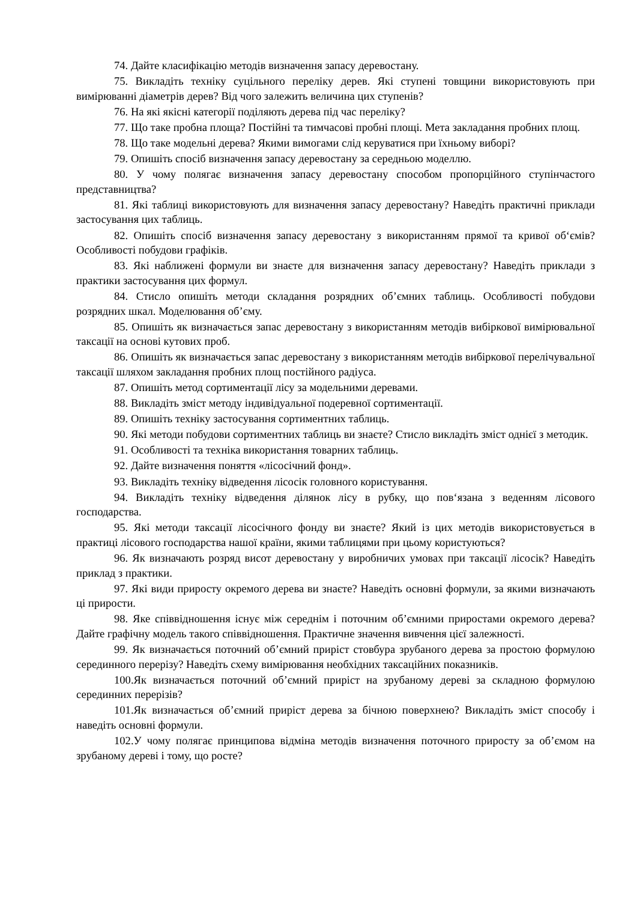74. Дайте класифікацію методів визначення запасу деревостану.
75. Викладіть техніку суцільного переліку дерев. Які ступені товщини використовують при вимірюванні діаметрів дерев? Від чого залежить величина цих ступенів?
76. На які якісні категорії поділяють дерева під час переліку?
77. Що таке пробна площа? Постійні та тимчасові пробні площі. Мета закладання пробних площ.
78. Що таке модельні дерева? Якими вимогами слід керуватися при їхньому виборі?
79. Опишіть спосіб визначення запасу деревостану за середньою моделлю.
80. У чому полягає визначення запасу деревостану способом пропорційного ступінчастого представництва?
81. Які таблиці використовують для визначення запасу деревостану? Наведіть практичні приклади застосування цих таблиць.
82. Опишіть спосіб визначення запасу деревостану з використанням прямої та кривої об‘ємів? Особливості побудови графіків.
83. Які наближені формули ви знаєте для визначення запасу деревостану? Наведіть приклади з практики застосування цих формул.
84. Стисло опишіть методи складання розрядних об’ємних таблиць. Особливості побудови розрядних шкал. Моделювання об’єму.
85. Опишіть як визначається запас деревостану з використанням методів вибіркової вимірювальної таксації на основі кутових проб.
86. Опишіть як визначається запас деревостану з використанням методів вибіркової перелічувальної таксації шляхом закладання пробних площ постійного радіуса.
87. Опишіть метод сортиментації лісу за модельними деревами.
88. Викладіть зміст методу індивідуальної подеревної сортиментації.
89. Опишіть техніку застосування сортиментних таблиць.
90. Які методи побудови сортиментних таблиць ви знаєте? Стисло викладіть зміст однієї з методик.
91. Особливості та техніка використання товарних таблиць.
92. Дайте визначення поняття «лісосічний фонд».
93. Викладіть техніку відведення лісосік головного користування.
94. Викладіть техніку відведення ділянок лісу в рубку, що пов‘язана з веденням лісового господарства.
95. Які методи таксації лісосічного фонду ви знаєте? Який із цих методів використовується в практиці лісового господарства нашої країни, якими таблицями при цьому користуються?
96. Як визначають розряд висот деревостану у виробничих умовах при таксації лісосік? Наведіть приклад з практики.
97. Які види приросту окремого дерева ви знаєте? Наведіть основні формули, за якими визначають ці прирости.
98. Яке співвідношення існує між середнім і поточним об’ємними приростами окремого дерева? Дайте графічну модель такого співвідношення. Практичне значення вивчення цієї залежності.
99. Як визначається поточний об’ємний приріст стовбура зрубаного дерева за простою формулою серединного перерізу? Наведіть схему вимірювання необхідних таксаційних показників.
100.Як визначається поточний об’ємний приріст на зрубаному дереві за складною формулою серединних перерізів?
101.Як визначається об’ємний приріст дерева за бічною поверхнею? Викладіть зміст способу і наведіть основні формули.
102.У чому полягає принципова відміна методів визначення поточного приросту за об’ємом на зрубаному дереві і тому, що росте?